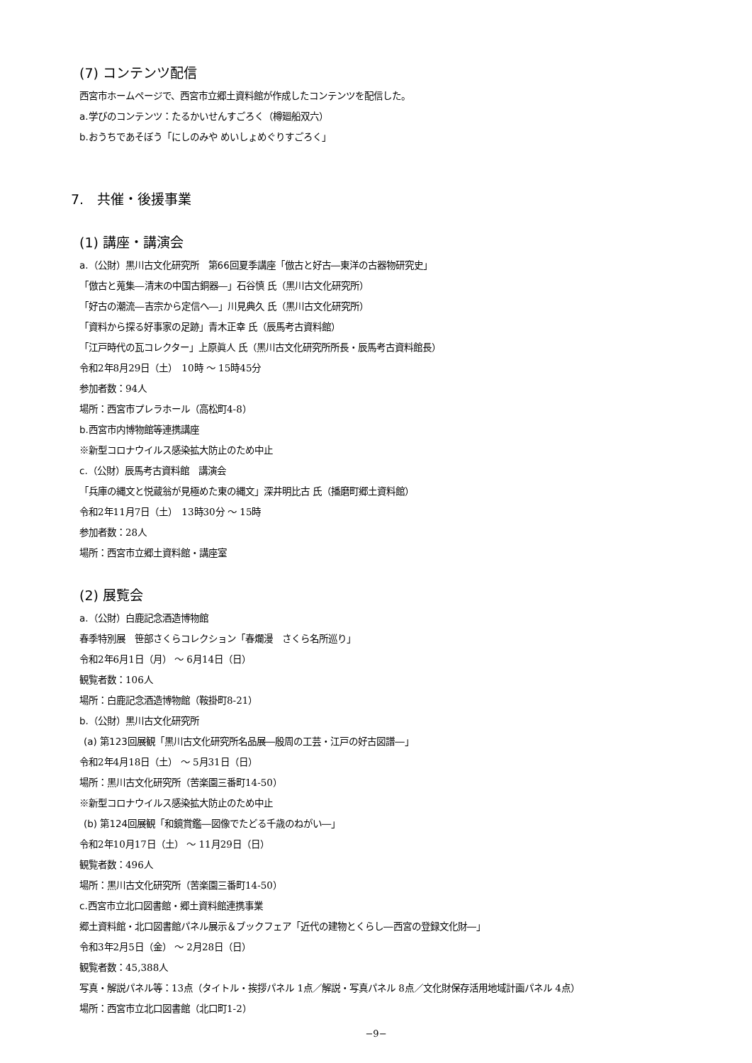(7) コンテンツ配信
西宮市ホームページで、西宮市立郷土資料館が作成したコンテンツを配信した。
a.学びのコンテンツ：たるかいせんすごろく（樽廻船双六）
b.おうちであそぼう「にしのみや めいしょめぐりすごろく」
7.　共催・後援事業
(1) 講座・講演会
a.（公財）黒川古文化研究所　第66回夏季講座「倣古と好古―東洋の古器物研究史」
「倣古と蒐集―清末の中国古銅器―」石谷慎 氏（黒川古文化研究所）
「好古の潮流―吉宗から定信へ―」川見典久 氏（黒川古文化研究所）
「資料から探る好事家の足跡」青木正幸 氏（辰馬考古資料館）
「江戸時代の瓦コレクター」上原眞人 氏（黒川古文化研究所所長・辰馬考古資料館長）
令和2年8月29日（土）　10時 ～ 15時45分
参加者数：94人
場所：西宮市プレラホール（高松町4-8）
b.西宮市内博物館等連携講座
※新型コロナウイルス感染拡大防止のため中止
c.（公財）辰馬考古資料館　講演会
「兵庫の縄文と悦蔵翁が見極めた東の縄文」深井明比古 氏（播磨町郷土資料館）
令和2年11月7日（土）　13時30分 ～ 15時
参加者数：28人
場所：西宮市立郷土資料館・講座室
(2) 展覧会
a.（公財）白鹿記念酒造博物館
春季特別展　笹部さくらコレクション「春爛漫　さくら名所巡り」
令和2年6月1日（月） ～ 6月14日（日）
観覧者数：106人
場所：白鹿記念酒造博物館（鞍掛町8-21）
b.（公財）黒川古文化研究所
(a) 第123回展観「黒川古文化研究所名品展―殷周の工芸・江戸の好古図譜―」
令和2年4月18日（土） ～ 5月31日（日）
場所：黒川古文化研究所（苦楽園三番町14-50）
※新型コロナウイルス感染拡大防止のため中止
(b) 第124回展観「和鏡賞鑑―図像でたどる千歳のねがい―」
令和2年10月17日（土） ～ 11月29日（日）
観覧者数：496人
場所：黒川古文化研究所（苦楽園三番町14-50）
c.西宮市立北口図書館・郷土資料館連携事業
郷土資料館・北口図書館パネル展示＆ブックフェア「近代の建物とくらし―西宮の登録文化財―」
令和3年2月5日（金） ～ 2月28日（日）
観覧者数：45,388人
写真・解説パネル等：13点（タイトル・挨拶パネル 1点／解説・写真パネル 8点／文化財保存活用地域計画パネル 4点）
場所：西宮市立北口図書館（北口町1-2）
−9−